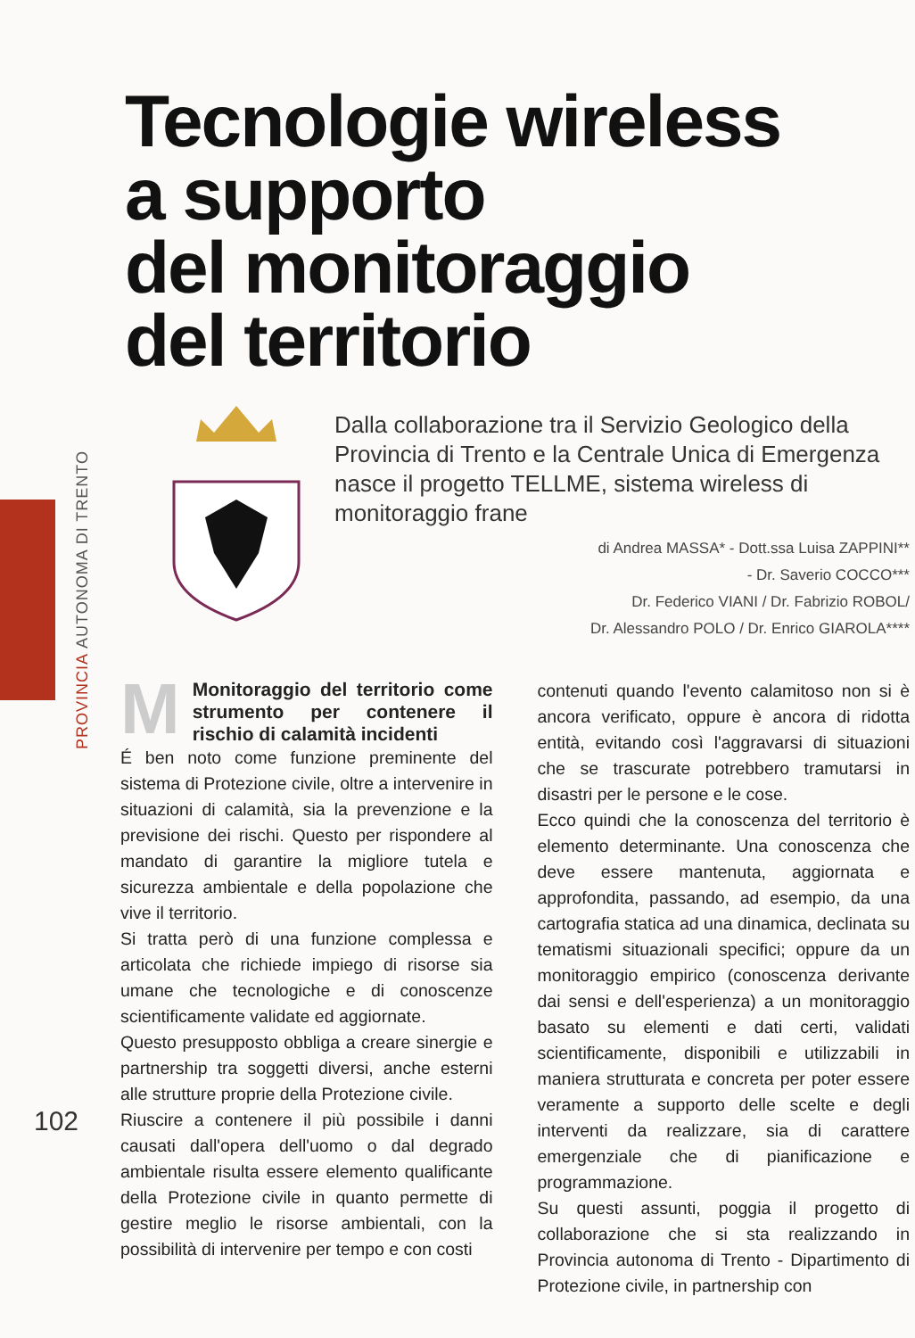PROVINCIA AUTONOMA DI TRENTO
Tecnologie wireless
a supporto
del monitoraggio
del territorio
Dalla collaborazione tra il Servizio Geologico della Provincia di Trento e la Centrale Unica di Emergenza nasce il progetto TELLME, sistema wireless di monitoraggio frane
di Andrea MASSA* - Dott.ssa Luisa ZAPPINI**
- Dr. Saverio COCCO***
Dr. Federico VIANI / Dr. Fabrizio ROBOL/
Dr. Alessandro POLO / Dr. Enrico GIAROLA****
M
Monitoraggio del territorio come strumento per contenere il rischio di calamità incidenti
É ben noto come funzione preminente del sistema di Protezione civile, oltre a intervenire in situazioni di calamità, sia la prevenzione e la previsione dei rischi. Questo per rispondere al mandato di garantire la migliore tutela e sicurezza ambientale e della popolazione che vive il territorio.
Si tratta però di una funzione complessa e articolata che richiede impiego di risorse sia umane che tecnologiche e di conoscenze scientificamente validate ed aggiornate.
Questo presupposto obbliga a creare sinergie e partnership tra soggetti diversi, anche esterni alle strutture proprie della Protezione civile.
Riuscire a contenere il più possibile i danni causati dall'opera dell'uomo o dal degrado ambientale risulta essere elemento qualificante della Protezione civile in quanto permette di gestire meglio le risorse ambientali, con la possibilità di intervenire per tempo e con costi
contenuti quando l'evento calamitoso non si è ancora verificato, oppure è ancora di ridotta entità, evitando così l'aggravarsi di situazioni che se trascurate potrebbero tramutarsi in disastri per le persone e le cose.
Ecco quindi che la conoscenza del territorio è elemento determinante. Una conoscenza che deve essere mantenuta, aggiornata e approfondita, passando, ad esempio, da una cartografia statica ad una dinamica, declinata su tematismi situazionali specifici; oppure da un monitoraggio empirico (conoscenza derivante dai sensi e dell'esperienza) a un monitoraggio basato su elementi e dati certi, validati scientificamente, disponibili e utilizzabili in maniera strutturata e concreta per poter essere veramente a supporto delle scelte e degli interventi da realizzare, sia di carattere emergenziale che di pianificazione e programmazione.
Su questi assunti, poggia il progetto di collaborazione che si sta realizzando in Provincia autonoma di Trento - Dipartimento di Protezione civile, in partnership con
102